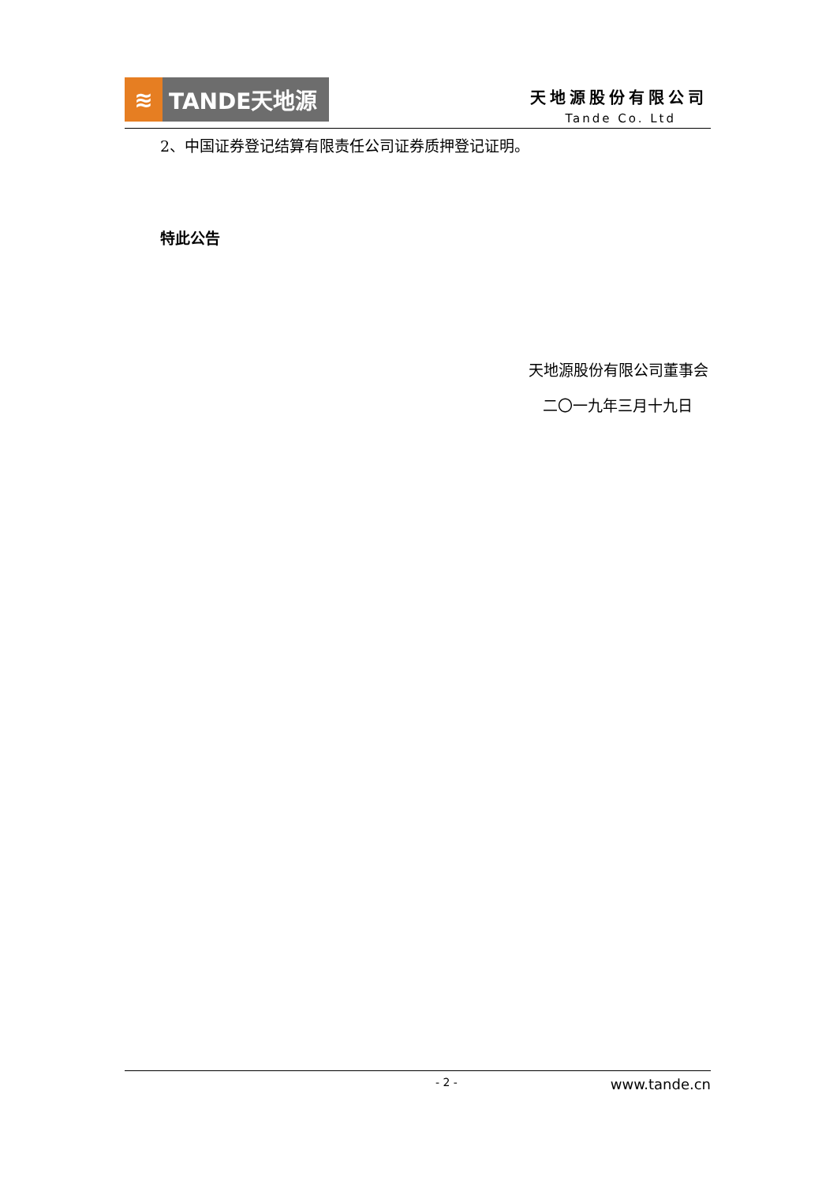≋ TANDE天地源
天地源股份有限公司
Tande Co. Ltd
2、中国证券登记结算有限责任公司证券质押登记证明。
特此公告
天地源股份有限公司董事会
二〇一九年三月十九日
- 2 - www.tande.cn